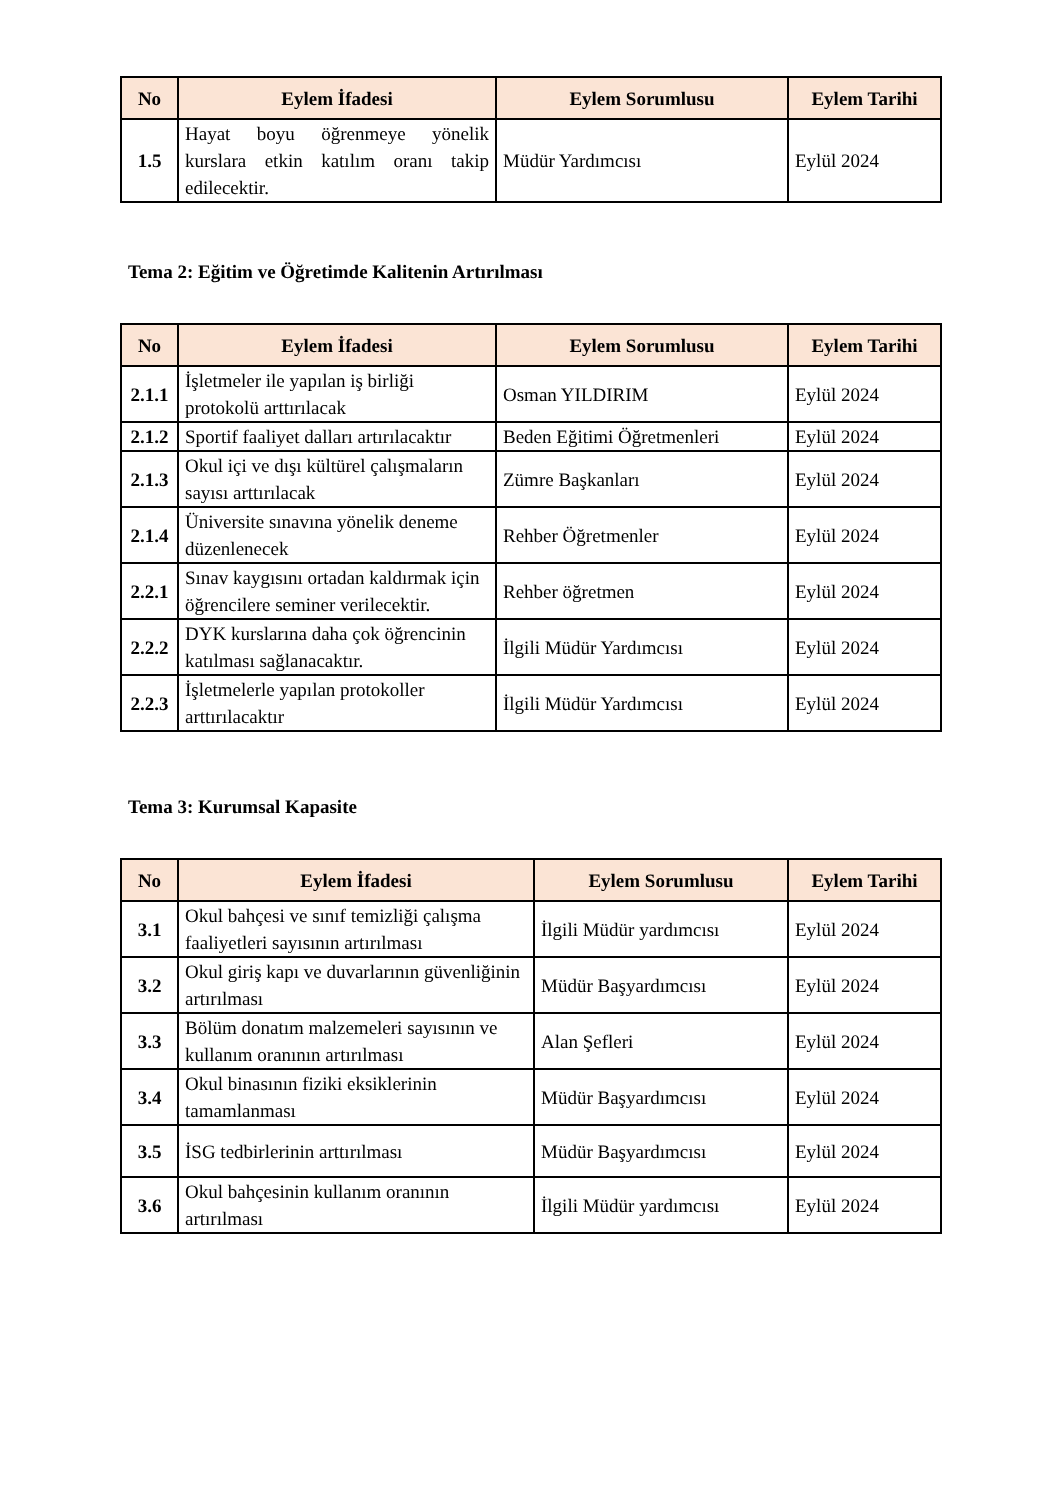| No | Eylem İfadesi | Eylem Sorumlusu | Eylem Tarihi |
| --- | --- | --- | --- |
| 1.5 | Hayat boyu öğrenmeye yönelik kurslara etkin katılım oranı takip edilecektir. | Müdür Yardımcısı | Eylül 2024 |
Tema 2: Eğitim ve Öğretimde Kalitenin Artırılması
| No | Eylem İfadesi | Eylem Sorumlusu | Eylem Tarihi |
| --- | --- | --- | --- |
| 2.1.1 | İşletmeler ile yapılan iş birliği protokolü arttırılacak | Osman YILDIRIM | Eylül 2024 |
| 2.1.2 | Sportif faaliyet dalları artırılacaktır | Beden Eğitimi Öğretmenleri | Eylül 2024 |
| 2.1.3 | Okul içi ve dışı kültürel çalışmaların sayısı arttırılacak | Zümre Başkanları | Eylül 2024 |
| 2.1.4 | Üniversite sınavına yönelik deneme düzenlenecek | Rehber Öğretmenler | Eylül 2024 |
| 2.2.1 | Sınav kaygısını ortadan kaldırmak için öğrencilere seminer verilecektir. | Rehber öğretmen | Eylül 2024 |
| 2.2.2 | DYK kurslarına daha çok öğrencinin katılması sağlanacaktır. | İlgili Müdür Yardımcısı | Eylül 2024 |
| 2.2.3 | İşletmelerle yapılan protokoller arttırılacaktır | İlgili Müdür Yardımcısı | Eylül 2024 |
Tema 3: Kurumsal Kapasite
| No | Eylem İfadesi | Eylem Sorumlusu | Eylem Tarihi |
| --- | --- | --- | --- |
| 3.1 | Okul bahçesi ve sınıf temizliği çalışma faaliyetleri sayısının artırılması | İlgili Müdür yardımcısı | Eylül 2024 |
| 3.2 | Okul giriş kapı ve duvarlarının güvenliğinin artırılması | Müdür Başyardımcısı | Eylül 2024 |
| 3.3 | Bölüm donatım malzemeleri sayısının ve kullanım oranının artırılması | Alan Şefleri | Eylül 2024 |
| 3.4 | Okul binasının fiziki eksiklerinin tamamlanması | Müdür Başyardımcısı | Eylül 2024 |
| 3.5 | İSG tedbirlerinin arttırılması | Müdür Başyardımcısı | Eylül 2024 |
| 3.6 | Okul bahçesinin kullanım oranının artırılması | İlgili Müdür yardımcısı | Eylül 2024 |